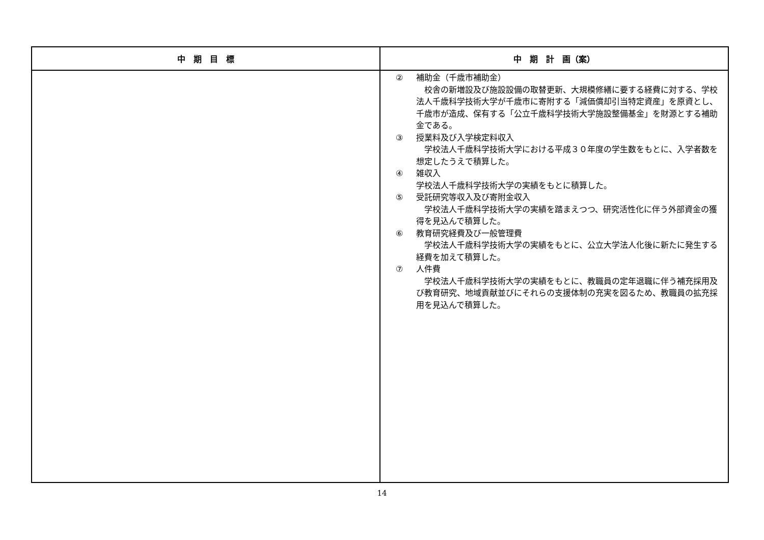| 中 期 目 標 | 中 期 計 画（案） |
| --- | --- |
| | ② 補助金（千歳市補助金） 校舎の新増設及び施設設備の取替更新、大規模修繕に要する経費に対する、学校法人千歳科学技術大学が千歳市に寄附する「減価償却引当特定資産」を原資とし、千歳市が造成、保有する「公立千歳科学技術大学施設整備基金」を財源とする補助金である。 ③ 授業料及び入学検定料収入 学校法人千歳科学技術大学における平成３０年度の学生数をもとに、入学者数を想定したうえで積算した。 ④ 雑収入 学校法人千歳科学技術大学の実績をもとに積算した。 ⑤ 受託研究等収入及び寄附金収入 学校法人千歳科学技術大学の実績を踏まえつつ、研究活性化に伴う外部資金の獲得を見込んで積算した。 ⑥ 教育研究経費及び一般管理費 学校法人千歳科学技術大学の実績をもとに、公立大学法人化後に新たに発生する経費を加えて積算した。 ⑦ 人件費 学校法人千歳科学技術大学の実績をもとに、教職員の定年退職に伴う補充採用及び教育研究、地域貢献並びにそれらの支援体制の充実を図るため、教職員の拡充採用を見込んで積算した。 |
14